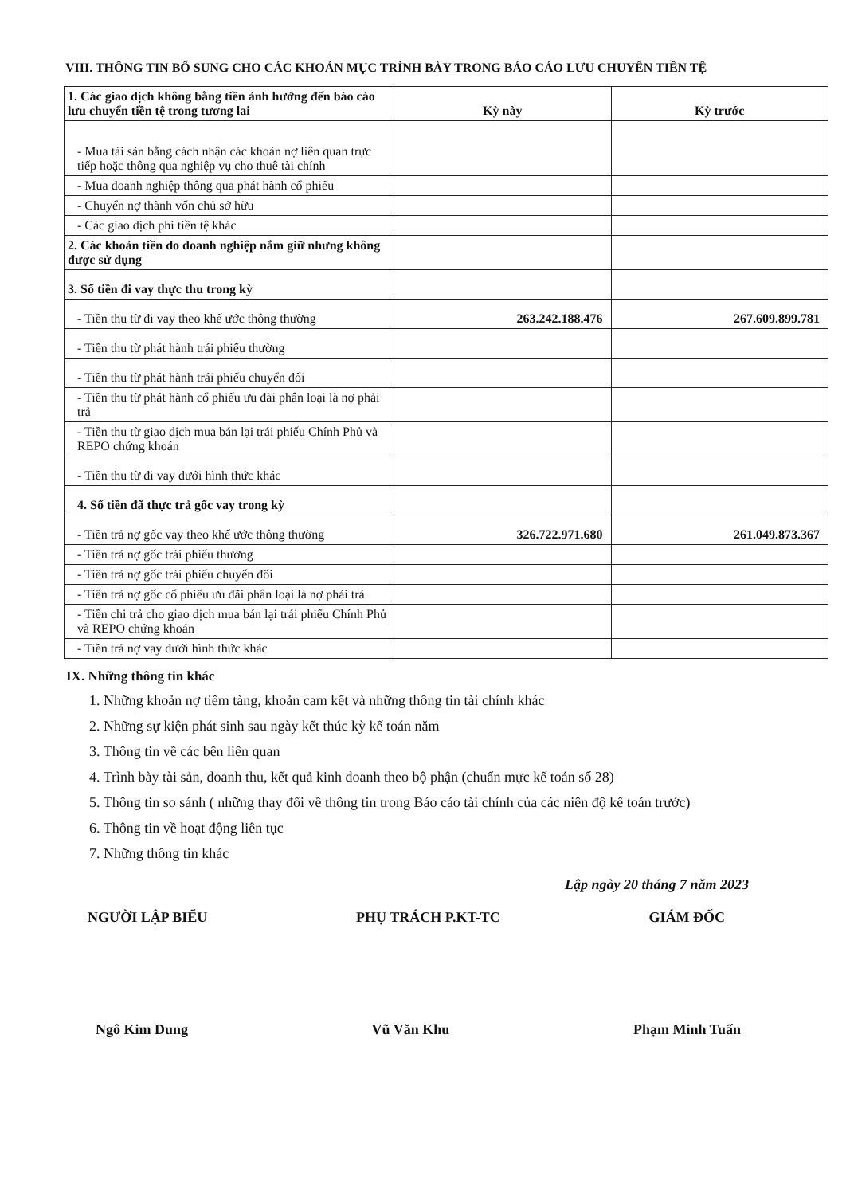VIII. THÔNG TIN BỔ SUNG CHO CÁC KHOẢN MỤC TRÌNH BÀY TRONG BÁO CÁO LƯU CHUYỂN TIỀN TỆ
| 1. Các giao dịch không bằng tiền ảnh hưởng đến báo cáo lưu chuyển tiền tệ trong tương lai | Kỳ này | Kỳ trước |
| --- | --- | --- |
| - Mua tài sản bằng cách nhận các khoản nợ liên quan trực tiếp hoặc thông qua nghiệp vụ cho thuê tài chính | | |
| - Mua doanh nghiệp thông qua phát hành cổ phiếu | | |
| - Chuyển nợ thành vốn chủ sở hữu | | |
| - Các giao dịch phi tiền tệ khác | | |
| 2. Các khoản tiền do doanh nghiệp nắm giữ nhưng không được sử dụng | | |
| 3. Số tiền đi vay thực thu trong kỳ | | |
| - Tiền thu từ đi vay theo khế ước thông thường | 263.242.188.476 | 267.609.899.781 |
| - Tiền thu từ phát hành trái phiếu thường | | |
| - Tiền thu từ phát hành trái phiếu chuyển đổi | | |
| - Tiền thu từ phát hành cổ phiếu ưu đãi phân loại là nợ phải trả | | |
| - Tiền thu từ giao dịch mua bán lại trái phiếu Chính Phủ và REPO chứng khoán | | |
| - Tiền thu từ đi vay dưới hình thức khác | | |
| 4. Số tiền đã thực trả gốc vay trong kỳ | | |
| - Tiền trả nợ gốc vay theo khế ước thông thường | 326.722.971.680 | 261.049.873.367 |
| - Tiền trả nợ gốc trái phiếu thường | | |
| - Tiền trả nợ gốc trái phiếu chuyển đổi | | |
| - Tiền trả nợ gốc cổ phiếu ưu đãi phân loại là nợ phải trả | | |
| - Tiền chi trả cho giao dịch mua bán lại trái phiếu Chính Phủ và REPO chứng khoán | | |
| - Tiền trả nợ vay dưới hình thức khác | | |
IX. Những thông tin khác
1. Những khoản nợ tiềm tàng, khoản cam kết và những thông tin tài chính khác
2. Những sự kiện phát sinh sau ngày kết thúc kỳ kế toán năm
3. Thông tin về các bên liên quan
4. Trình bày tài sản, doanh thu, kết quả kinh doanh theo bộ phận (chuẩn mực kế toán số 28)
5. Thông tin so sánh ( những thay đổi về thông tin trong Báo cáo tài chính của các niên độ kế toán trước)
6. Thông tin về hoạt động liên tục
7. Những thông tin khác
Lập ngày 20 tháng 7 năm 2023
NGƯỜI LẬP BIỂU PHỤ TRÁCH P.KT-TC GIÁM ĐỐC
Ngô Kim Dung Vũ Văn Khu Phạm Minh Tuấn